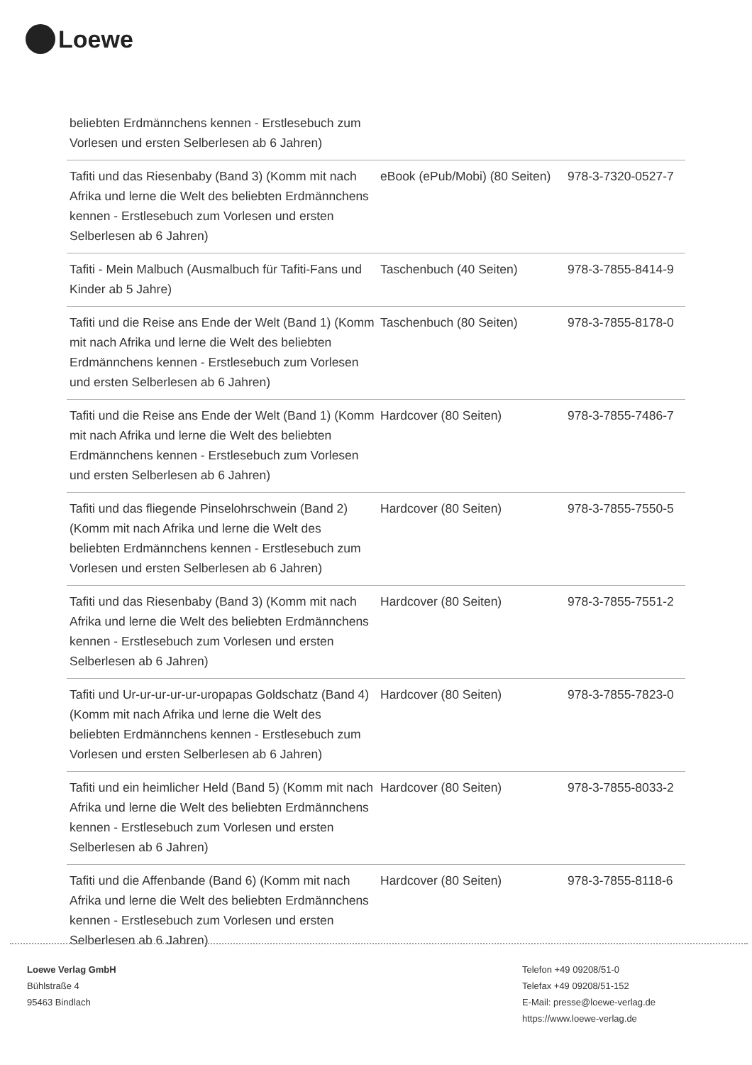Loewe
| beliebten Erdmännchens kennen - Erstlesebuch zum Vorlesen und ersten Selberlesen ab 6 Jahren) | | |
| Tafiti und das Riesenbaby (Band 3) (Komm mit nach Afrika und lerne die Welt des beliebten Erdmännchens kennen - Erstlesebuch zum Vorlesen und ersten Selberlesen ab 6 Jahren) | eBook (ePub/Mobi) (80 Seiten) | 978-3-7320-0527-7 |
| Tafiti - Mein Malbuch (Ausmalbuch für Tafiti-Fans und Kinder ab 5 Jahre) | Taschenbuch (40 Seiten) | 978-3-7855-8414-9 |
| Tafiti und die Reise ans Ende der Welt (Band 1) (Komm mit nach Afrika und lerne die Welt des beliebten Erdmännchens kennen - Erstlesebuch zum Vorlesen und ersten Selberlesen ab 6 Jahren) | Taschenbuch (80 Seiten) | 978-3-7855-8178-0 |
| Tafiti und die Reise ans Ende der Welt (Band 1) (Komm mit nach Afrika und lerne die Welt des beliebten Erdmännchens kennen - Erstlesebuch zum Vorlesen und ersten Selberlesen ab 6 Jahren) | Hardcover (80 Seiten) | 978-3-7855-7486-7 |
| Tafiti und das fliegende Pinselohrschwein (Band 2) (Komm mit nach Afrika und lerne die Welt des beliebten Erdmännchens kennen - Erstlesebuch zum Vorlesen und ersten Selberlesen ab 6 Jahren) | Hardcover (80 Seiten) | 978-3-7855-7550-5 |
| Tafiti und das Riesenbaby (Band 3) (Komm mit nach Afrika und lerne die Welt des beliebten Erdmännchens kennen - Erstlesebuch zum Vorlesen und ersten Selberlesen ab 6 Jahren) | Hardcover (80 Seiten) | 978-3-7855-7551-2 |
| Tafiti und Ur-ur-ur-ur-ur-uropapas Goldschatz (Band 4) (Komm mit nach Afrika und lerne die Welt des beliebten Erdmännchens kennen - Erstlesebuch zum Vorlesen und ersten Selberlesen ab 6 Jahren) | Hardcover (80 Seiten) | 978-3-7855-7823-0 |
| Tafiti und ein heimlicher Held (Band 5) (Komm mit nach Afrika und lerne die Welt des beliebten Erdmännchens kennen - Erstlesebuch zum Vorlesen und ersten Selberlesen ab 6 Jahren) | Hardcover (80 Seiten) | 978-3-7855-8033-2 |
| Tafiti und die Affenbande (Band 6) (Komm mit nach Afrika und lerne die Welt des beliebten Erdmännchens kennen - Erstlesebuch zum Vorlesen und ersten Selberlesen ab 6 Jahren) | Hardcover (80 Seiten) | 978-3-7855-8118-6 |
Loewe Verlag GmbH
Bühlstraße 4
95463 Bindlach
Telefon +49 09208/51-0
Telefax +49 09208/51-152
E-Mail: presse@loewe-verlag.de
https://www.loewe-verlag.de